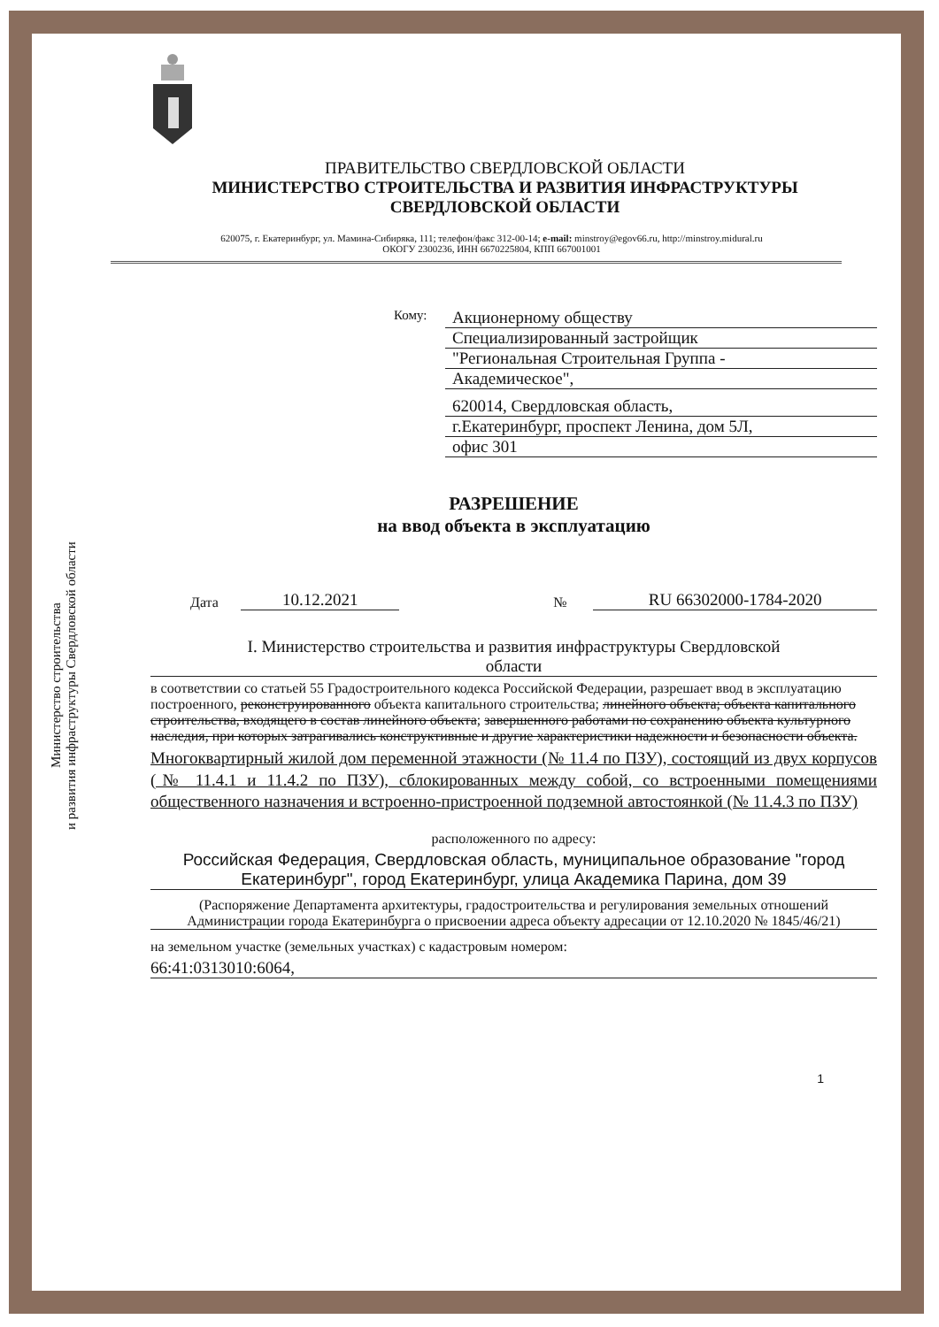Министерство строительства
и развития инфраструктуры Свердловской области
ПРАВИТЕЛЬСТВО СВЕРДЛОВСКОЙ ОБЛАСТИ
МИНИСТЕРСТВО СТРОИТЕЛЬСТВА И РАЗВИТИЯ ИНФРАСТРУКТУРЫ
СВЕРДЛОВСКОЙ ОБЛАСТИ
620075, г. Екатеринбург, ул. Мамина-Сибиряка, 111; телефон/факс 312-00-14; e-mail: minstroy@egov66.ru, http://minstroy.midural.ru
ОКОГУ 2300236, ИНН 6670225804, КПП 667001001
Кому:
Акционерному обществу
Специализированный застройщик
"Региональная Строительная Группа -
Академическое",
620014, Свердловская область,
г.Екатеринбург, проспект Ленина, дом 5Л,
офис 301
РАЗРЕШЕНИЕ
на ввод объекта в эксплуатацию
Дата 10.12.2021 № RU 66302000-1784-2020
I. Министерство строительства и развития инфраструктуры Свердловской
области
в соответствии со статьей 55 Градостроительного кодекса Российской Федерации, разрешает ввод в эксплуатацию построенного, реконструированного объекта капитального строительства; линейного объекта; объекта капитального строительства, входящего в состав линейного объекта; завершенного работами по сохранению объекта культурного наследия, при которых затрагивались конструктивные и другие характеристики надежности и безопасности объекта.
Многоквартирный жилой дом переменной этажности (№ 11.4 по ПЗУ), состоящий из двух корпусов (№ 11.4.1 и 11.4.2 по ПЗУ), сблокированных между собой, со встроенными помещениями общественного назначения и встроенно-пристроенной подземной автостоянкой (№ 11.4.3 по ПЗУ)
расположенного по адресу:
Российская Федерация, Свердловская область, муниципальное образование "город Екатеринбург", город Екатеринбург, улица Академика Парина, дом 39
(Распоряжение Департамента архитектуры, градостроительства и регулирования земельных отношений Администрации города Екатеринбурга о присвоении адреса объекту адресации от 12.10.2020 № 1845/46/21)
на земельном участке (земельных участках) с кадастровым номером:
66:41:0313010:6064,
1